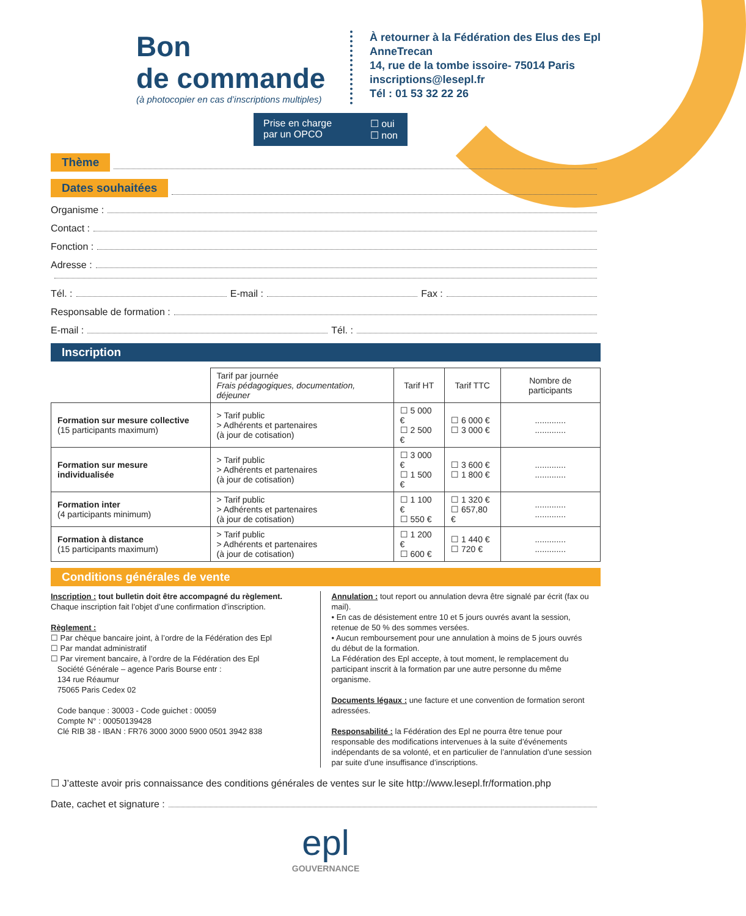Bon
de commande
(à photocopier en cas d’inscriptions multiples)
À retourner à la Fédération des Elus des Epl
AnneTrecan
14, rue de la tombe issoire- 75014 Paris
inscriptions@lesepl.fr
Tél : 01 53 32 22 26
Prise en charge
par un OPCO ☐ oui
☐ non
Thème
Dates souhaitées
Organisme :
Contact :
Fonction :
Adresse :
Tél. : E-mail : Fax :
Responsable de formation :
E-mail : Tél. :
Inscription
| | Tarif par journée Frais pédagogiques, documentation, déjeuner | Tarif HT | Tarif TTC | Nombre de participants |
| --- | --- | --- | --- | --- |
| Formation sur mesure collective (15 participants maximum) | > Tarif public > Adhérents et partenaires (à jour de cotisation) | ☐ 5 000 € ☐ 2 500 € | ☐ 6 000 € ☐ 3 000 € | ............. ............. |
| Formation sur mesure individualisée | > Tarif public > Adhérents et partenaires (à jour de cotisation) | ☐ 3 000 € ☐ 1 500 € | ☐ 3 600 € ☐ 1 800 € | ............. ............. |
| Formation inter (4 participants minimum) | > Tarif public > Adhérents et partenaires (à jour de cotisation) | ☐ 1 100 € ☐ 550 € | ☐ 1 320 € ☐ 657,80 € | ............. ............. |
| Formation à distance (15 participants maximum) | > Tarif public > Adhérents et partenaires (à jour de cotisation) | ☐ 1 200 € ☐ 600 € | ☐ 1 440 € ☐ 720 € | ............. ............. |
Conditions générales de vente
Inscription : tout bulletin doit être accompagné du règlement.
Chaque inscription fait l’objet d’une confirmation d’inscription.
Règlement :
☐ Par chèque bancaire joint, à l’ordre de la Fédération des Epl
☐ Par mandat administratif
☐ Par virement bancaire, à l’ordre de la Fédération des Epl
Société Générale – agence Paris Bourse entr :
134 rue Réaumur
75065 Paris Cedex 02
Code banque : 30003 - Code guichet : 00059
Compte N° : 00050139428
Clé RIB 38 - IBAN : FR76 3000 3000 5900 0501 3942 838
Annulation : tout report ou annulation devra être signalé par écrit (fax ou mail).
• En cas de désistement entre 10 et 5 jours ouvrés avant la session, retenue de 50 % des sommes versées.
• Aucun remboursement pour une annulation à moins de 5 jours ouvrés du début de la formation.
La Fédération des Epl accepte, à tout moment, le remplacement du participant inscrit à la formation par une autre personne du même organisme.
Documents légaux : une facture et une convention de formation seront adressées.
Responsabilité : la Fédération des Epl ne pourra être tenue pour responsable des modifications intervenues à la suite d’événements indépendants de sa volonté, et en particulier de l’annulation d’une session par suite d’une insuffisance d’inscriptions.
☐ J’atteste avoir pris connaissance des conditions générales de ventes sur le site http://www.lesepl.fr/formation.php
Date, cachet et signature :
epl
GOUVERNANCE